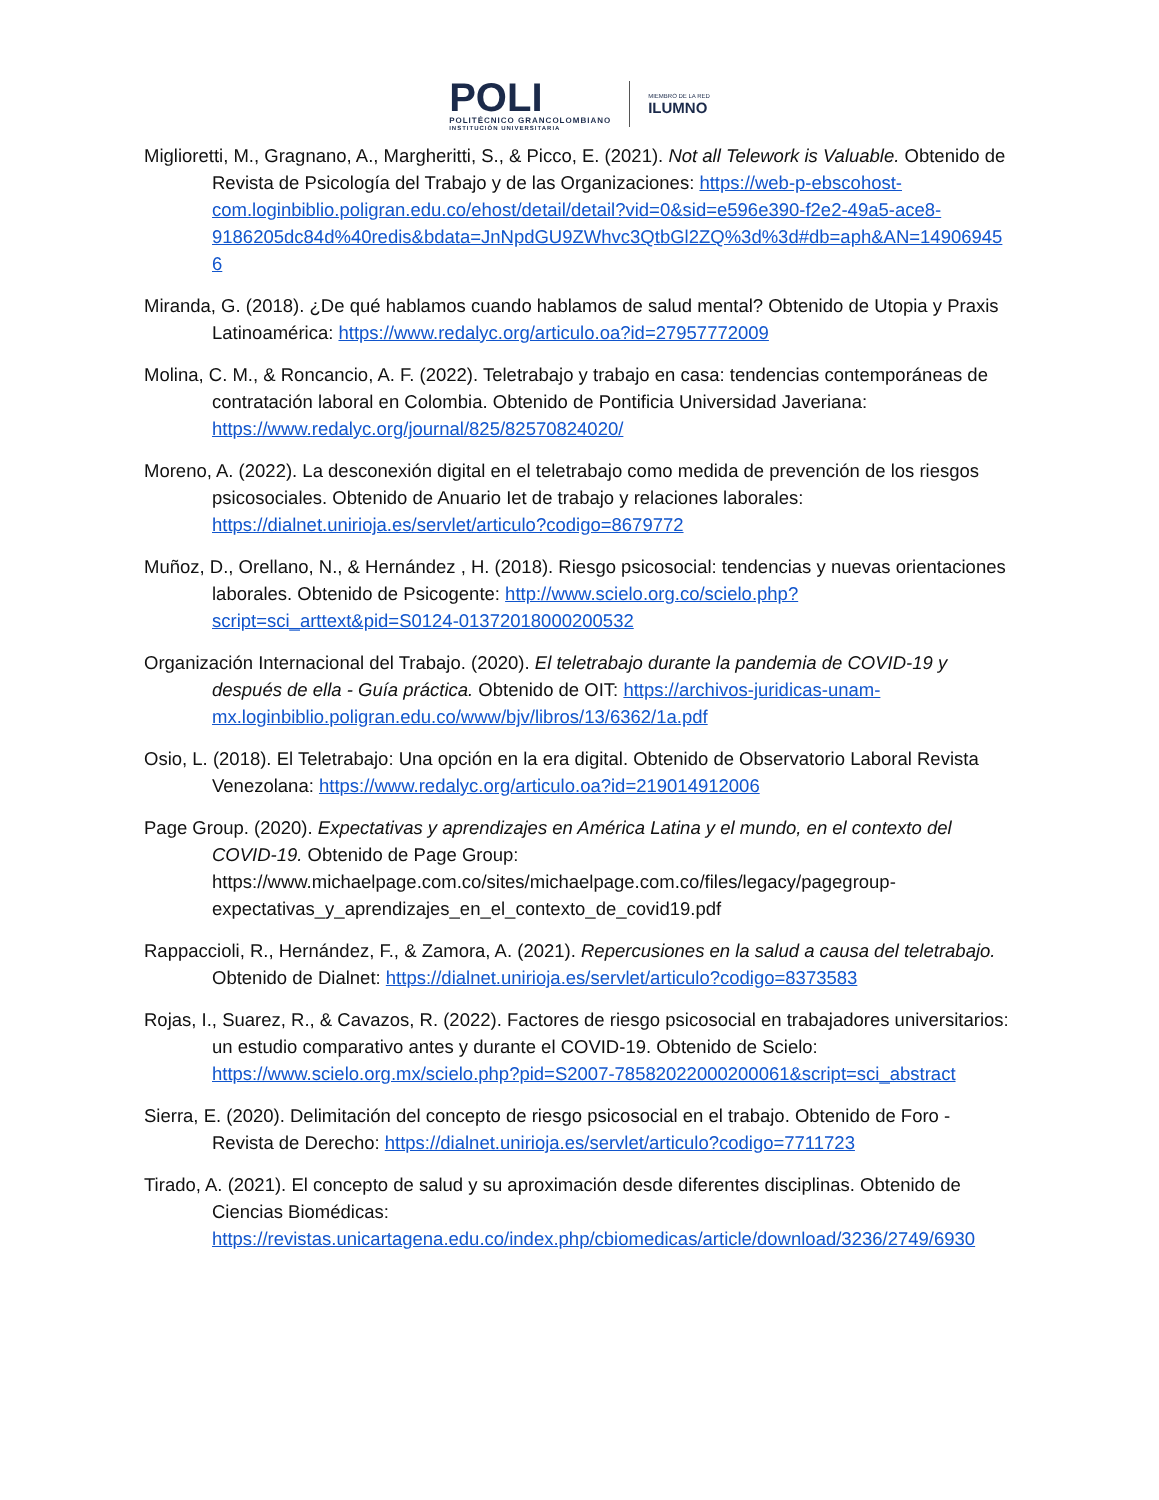POLI
POLITÉCNICO GRANCOLOMBIANO
INSTITUCIÓN UNIVERSITARIA
MIEMBRO DE LA RED
ILUMNO
Miglioretti, M., Gragnano, A., Margheritti, S., & Picco, E. (2021). Not all Telework is Valuable. Obtenido de Revista de Psicología del Trabajo y de las Organizaciones: https://web-p-ebscohost-com.loginbiblio.poligran.edu.co/ehost/detail/detail?vid=0&sid=e596e390-f2e2-49a5-ace8-9186205dc84d%40redis&bdata=JnNpdGU9ZWhvc3QtbGl2ZQ%3d%3d#db=aph&AN=149069456
Miranda, G. (2018). ¿De qué hablamos cuando hablamos de salud mental? Obtenido de Utopia y Praxis Latinoamérica: https://www.redalyc.org/articulo.oa?id=27957772009
Molina, C. M., & Roncancio, A. F. (2022). Teletrabajo y trabajo en casa: tendencias contemporáneas de contratación laboral en Colombia. Obtenido de Pontificia Universidad Javeriana: https://www.redalyc.org/journal/825/82570824020/
Moreno, A. (2022). La desconexión digital en el teletrabajo como medida de prevención de los riesgos psicosociales. Obtenido de Anuario Iet de trabajo y relaciones laborales: https://dialnet.unirioja.es/servlet/articulo?codigo=8679772
Muñoz, D., Orellano, N., & Hernández , H. (2018). Riesgo psicosocial: tendencias y nuevas orientaciones laborales. Obtenido de Psicogente: http://www.scielo.org.co/scielo.php?script=sci_arttext&pid=S0124-01372018000200532
Organización Internacional del Trabajo. (2020). El teletrabajo durante la pandemia de COVID-19 y después de ella - Guía práctica. Obtenido de OIT: https://archivos-juridicas-unam-mx.loginbiblio.poligran.edu.co/www/bjv/libros/13/6362/1a.pdf
Osio, L. (2018). El Teletrabajo: Una opción en la era digital. Obtenido de Observatorio Laboral Revista Venezolana: https://www.redalyc.org/articulo.oa?id=219014912006
Page Group. (2020). Expectativas y aprendizajes en América Latina y el mundo, en el contexto del COVID-19. Obtenido de Page Group: https://www.michaelpage.com.co/sites/michaelpage.com.co/files/legacy/pagegroup-expectativas_y_aprendizajes_en_el_contexto_de_covid19.pdf
Rappaccioli, R., Hernández, F., & Zamora, A. (2021). Repercusiones en la salud a causa del teletrabajo. Obtenido de Dialnet: https://dialnet.unirioja.es/servlet/articulo?codigo=8373583
Rojas, I., Suarez, R., & Cavazos, R. (2022). Factores de riesgo psicosocial en trabajadores universitarios: un estudio comparativo antes y durante el COVID-19. Obtenido de Scielo: https://www.scielo.org.mx/scielo.php?pid=S2007-78582022000200061&script=sci_abstract
Sierra, E. (2020). Delimitación del concepto de riesgo psicosocial en el trabajo. Obtenido de Foro - Revista de Derecho: https://dialnet.unirioja.es/servlet/articulo?codigo=7711723
Tirado, A. (2021). El concepto de salud y su aproximación desde diferentes disciplinas. Obtenido de Ciencias Biomédicas: https://revistas.unicartagena.edu.co/index.php/cbiomedicas/article/download/3236/2749/6930